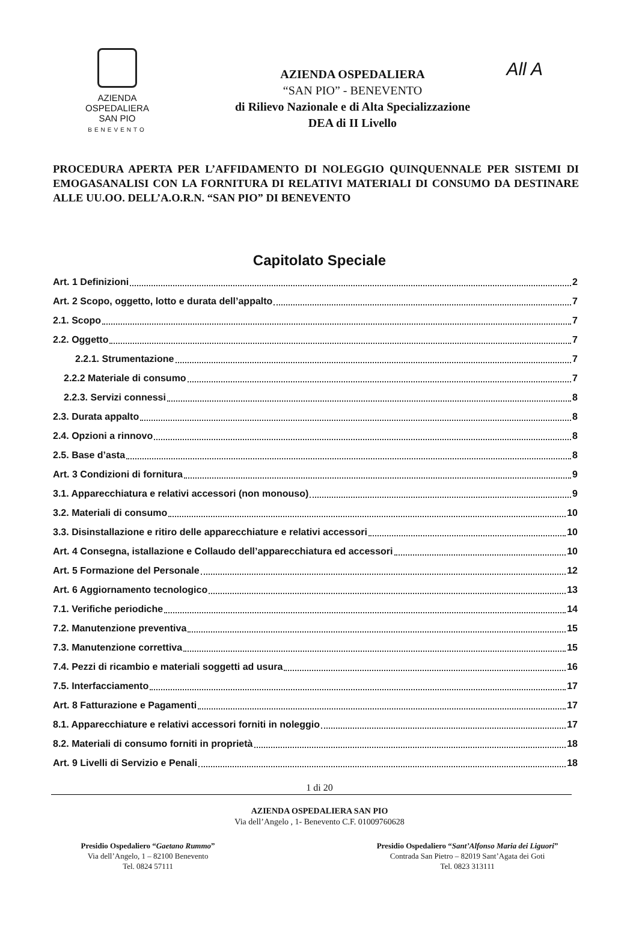All A
AZIENDA
OSPEDALIERA
SAN PIO
BENEVENTO
AZIENDA OSPEDALIERA
“SAN PIO” - BENEVENTO
di Rilievo Nazionale e di Alta Specializzazione
DEA di II Livello
PROCEDURA APERTA PER L’AFFIDAMENTO DI NOLEGGIO QUINQUENNALE PER SISTEMI DI EMOGASANALISI CON LA FORNITURA DI RELATIVI MATERIALI DI CONSUMO DA DESTINARE ALLE UU.OO. DELL’A.O.R.N. “SAN PIO” DI BENEVENTO
Capitolato Speciale
Art. 1 Definizioni 2
Art. 2 Scopo, oggetto, lotto e durata dell’appalto 7
2.1. Scopo 7
2.2. Oggetto 7
2.2.1. Strumentazione 7
2.2.2 Materiale di consumo 7
2.2.3. Servizi connessi 8
2.3. Durata appalto 8
2.4. Opzioni a rinnovo 8
2.5. Base d’asta 8
Art. 3 Condizioni di fornitura 9
3.1. Apparecchiatura e relativi accessori (non monouso) 9
3.2. Materiali di consumo 10
3.3. Disinstallazione e ritiro delle apparecchiature e relativi accessori 10
Art. 4 Consegna, istallazione e Collaudo dell’apparecchiatura ed accessori 10
Art. 5 Formazione del Personale 12
Art. 6 Aggiornamento tecnologico 13
7.1. Verifiche periodiche 14
7.2. Manutenzione preventiva 15
7.3. Manutenzione correttiva 15
7.4. Pezzi di ricambio e materiali soggetti ad usura 16
7.5. Interfacciamento 17
Art. 8 Fatturazione e Pagamenti 17
8.1. Apparecchiature e relativi accessori forniti in noleggio 17
8.2. Materiali di consumo forniti in proprietà 18
Art. 9 Livelli di Servizio e Penali 18
1 di 20
AZIENDA OSPEDALIERA SAN PIO
Via dell’Angelo , 1- Benevento C.F. 01009760628
Presidio Ospedaliero “Gaetano Rummo”
Via dell’Angelo, 1 – 82100 Benevento
Tel. 0824 57111
Presidio Ospedaliero “Sant’Alfonso Maria dei Liguori”
Contrada San Pietro – 82019 Sant’Agata dei Goti
Tel. 0823 313111